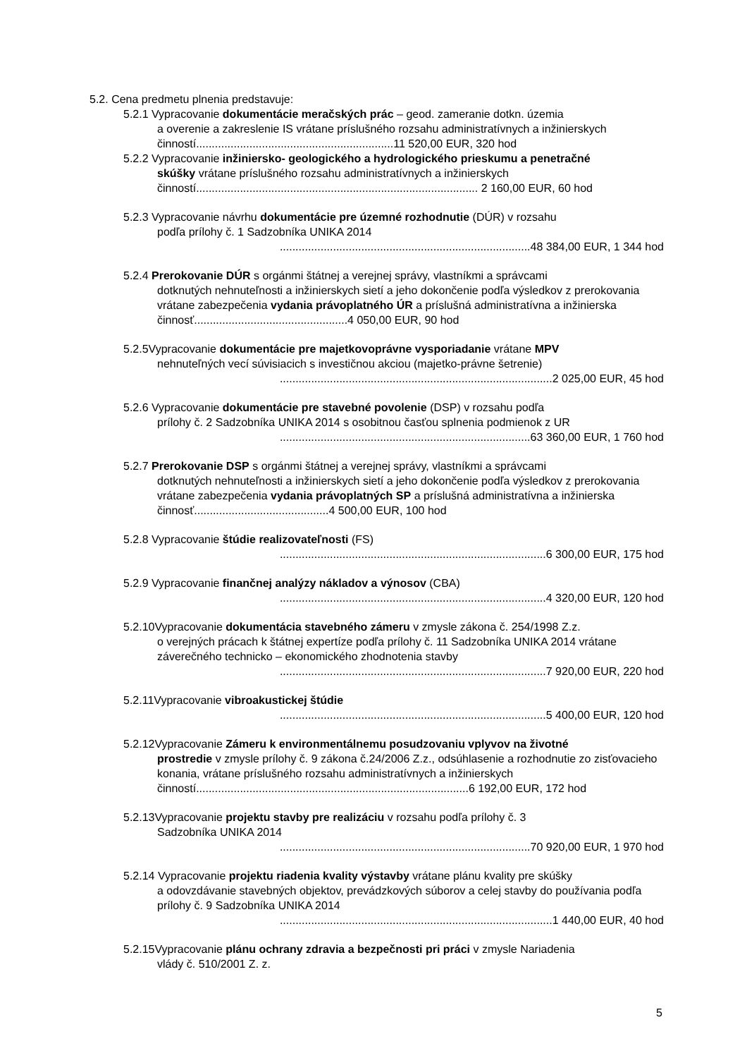5.2. Cena predmetu plnenia predstavuje:
5.2.1 Vypracovanie dokumentácie meračských prác – geod. zameranie dotkn. územia
a overenie a zakreslenie IS vrátane príslušného rozsahu administratívnych a inžinierskych činností...............................................................11 520,00 EUR, 320 hod
5.2.2 Vypracovanie inžiniersko- geologického a hydrologického prieskumu a penetračné
skúšky vrátane príslušného rozsahu administratívnych a inžinierskych činností.......................................................................................... 2 160,00 EUR, 60 hod
5.2.3 Vypracovanie návrhu dokumentácie pre územné rozhodnutie (DÚR) v rozsahu
podľa prílohy č. 1 Sadzobníka UNIKA 2014
................................................................................48 384,00 EUR, 1 344 hod
5.2.4 Prerokovanie DÚR s orgánmi štátnej a verejnej správy, vlastníkmi a správcami
dotknutých nehnuteľnosti a inžinierskych sietí a jeho dokončenie podľa výsledkov z prerokovania vrátane zabezpečenia vydania právoplatného ÚR a príslušná administratívna a inžinierska činnosť.................................................4 050,00 EUR, 90 hod
5.2.5Vypracovanie dokumentácie pre majetkovoprávne vysporiadanie vrátane MPV
nehnuteľných vecí súvisiacich s investičnou akciou (majetko-právne šetrenie)
.......................................................................................2 025,00 EUR, 45 hod
5.2.6 Vypracovanie dokumentácie pre stavebné povolenie (DSP) v rozsahu podľa
prílohy č. 2 Sadzobníka UNIKA 2014 s osobitnou časťou splnenia podmienok z UR
................................................................................63 360,00 EUR, 1 760 hod
5.2.7 Prerokovanie DSP s orgánmi štátnej a verejnej správy, vlastníkmi a správcami
dotknutých nehnuteľnosti a inžinierskych sietí a jeho dokončenie podľa výsledkov z prerokovania vrátane zabezpečenia vydania právoplatných SP a príslušná administratívna a inžinierska činnosť...........................................4 500,00 EUR, 100 hod
5.2.8 Vypracovanie štúdie realizovateľnosti (FS)
.....................................................................................6 300,00 EUR, 175 hod
5.2.9 Vypracovanie finančnej analýzy nákladov a výnosov (CBA)
.....................................................................................4 320,00 EUR, 120 hod
5.2.10Vypracovanie dokumentácia stavebného zámeru v zmysle zákona č. 254/1998 Z.z.
o verejných prácach k štátnej expertíze podľa prílohy č. 11 Sadzobníka UNIKA 2014 vrátane záverečného technicko – ekonomického zhodnotenia stavby
.....................................................................................7 920,00 EUR, 220 hod
5.2.11Vypracovanie vibroakustickej štúdie
.....................................................................................5 400,00 EUR, 120 hod
5.2.12Vypracovanie Zámeru k environmentálnemu posudzovaniu vplyvov na životné
prostredie v zmysle prílohy č. 9 zákona č.24/2006 Z.z., odsúhlasenie a rozhodnutie zo zisťovacieho konania, vrátane príslušného rozsahu administratívnych a inžinierskych činností.......................................................................................6 192,00 EUR, 172 hod
5.2.13Vypracovanie projektu stavby pre realizáciu v rozsahu podľa prílohy č. 3
Sadzobníka UNIKA 2014
................................................................................70 920,00 EUR, 1 970 hod
5.2.14 Vypracovanie projektu riadenia kvality výstavby vrátane plánu kvality pre skúšky
a odovzdávanie stavebných objektov, prevádzkových súborov a celej stavby do používania podľa prílohy č. 9 Sadzobníka UNIKA 2014
.......................................................................................1 440,00 EUR, 40 hod
5.2.15Vypracovanie plánu ochrany zdravia a bezpečnosti pri práci v zmysle Nariadenia
vlády č. 510/2001 Z. z.
5